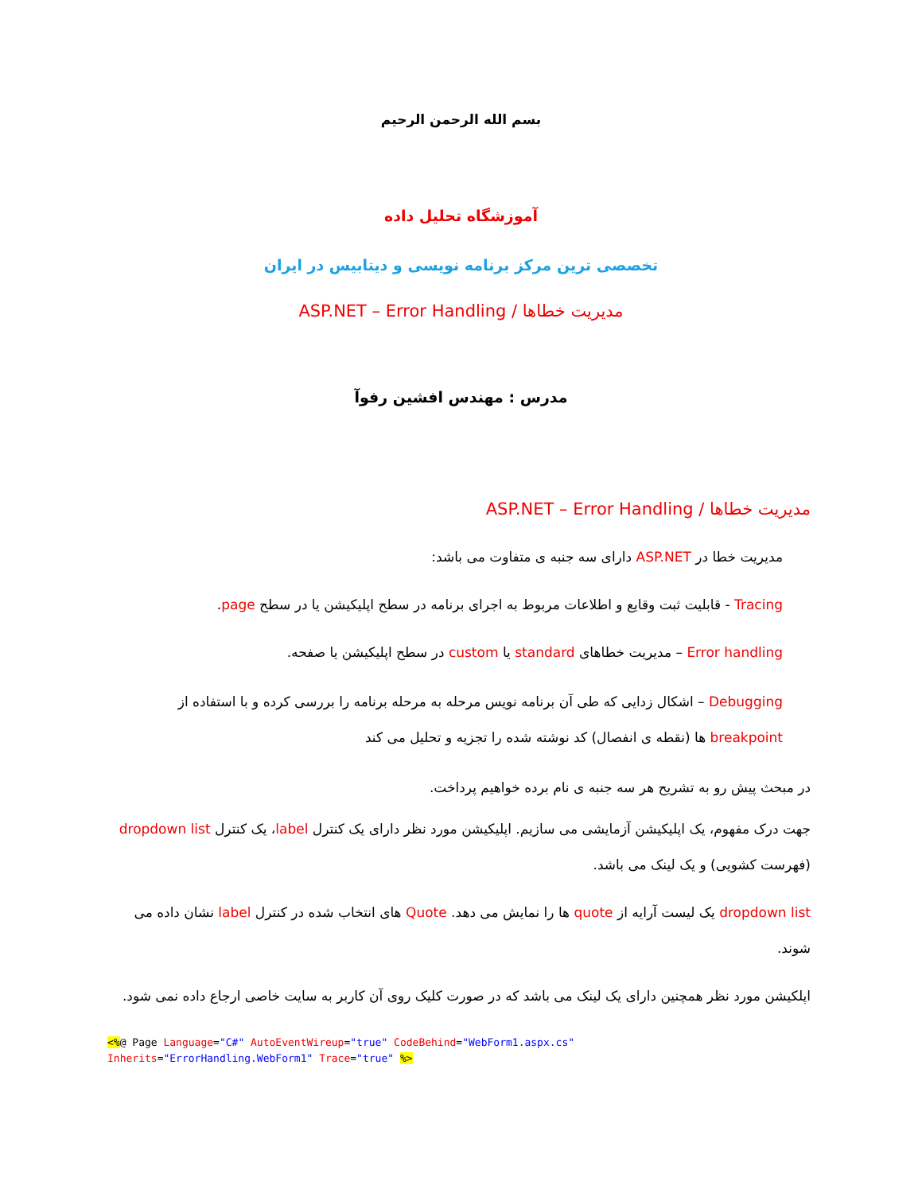بسم الله الرحمن الرحیم
آموزشگاه تحلیل داده
تخصصی ترین مرکز برنامه نویسی و دیتابیس در ایران
مدیریت خطاها / ASP.NET – Error Handling
مدرس : مهندس افشین رفوآ
مدیریت خطاها / ASP.NET – Error Handling
مدیریت خطا در ASP.NET دارای سه جنبه ی متفاوت می باشد:
Tracing - قابلیت ثبت وقایع و اطلاعات مربوط به اجرای برنامه در سطح اپلیکیشن یا در سطح page.
Error handling – مدیریت خطاهای standard یا custom در سطح اپلیکیشن یا صفحه.
Debugging – اشکال زدایی که طی آن برنامه نویس مرحله به مرحله برنامه را بررسی کرده و با استفاده از breakpoint ها (نقطه ی انفصال) کد نوشته شده را تجزیه و تحلیل می کند
در مبحث پیش رو به تشریح هر سه جنبه ی نام برده خواهیم پرداخت.
جهت درک مفهوم، یک اپلیکیشن آزمایشی می سازیم. اپلیکیشن مورد نظر دارای یک کنترل label، یک کنترل dropdown list (فهرست کشویی) و یک لینک می باشد.
dropdown list یک لیست آرایه از quote ها را نمایش می دهد. Quote های انتخاب شده در کنترل label نشان داده می شوند.
اپلکیشن مورد نظر همچنین دارای یک لینک می باشد که در صورت کلیک روی آن کاربر به سایت خاصی ارجاع داده نمی شود.
<%@ Page Language="C#" AutoEventWireup="true" CodeBehind="WebForm1.aspx.cs"
Inherits="ErrorHandling.WebForm1" Trace="true" %>